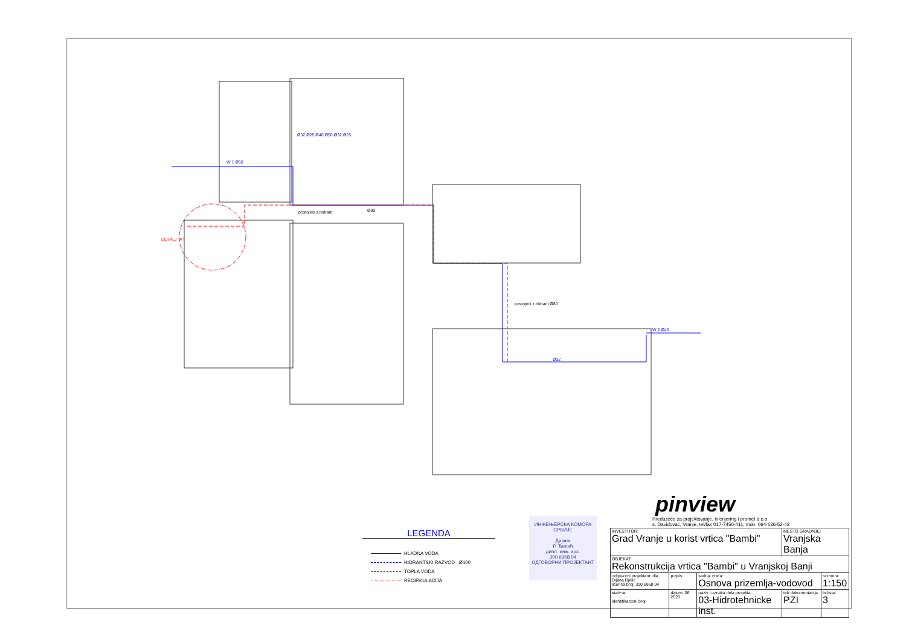W 1 Ø50
postojeci z.hidrant Ø80
postojeci z.hidrant Ø80
W 2 Ø40
DETALJ "A"
Ø32 Ø25 Ø40 Ø50 Ø32 Ø25
Ø32
LEGENDA
HLADNA VODA
HIDRANTSKI RAZVOD Ø100
TOPLA VODA
RECIRKULACIJA
ИНЖЕЊЕРСКА КОМОРА СРБИЈЕ
Дијана
Р. Ђелић
дипл. инж. арх.
300 6968 04
ОДГОВОРНИ ПРОЈЕКТАНТ
pinview
Preduzeće za projektovanje, in'enjering i promet d.o.o.
s. Davidovac, Vranje, tel/fax 017-7450-411, mob. 064-136-52-42
| INVESTITOR: Grad Vranje u korist vrtica "Bambi" | | | MESTO GRADNJE: Vranjska Banja | |
| OBJEKAT: Rekonstrukcija vrtica "Bambi" u Vranjskoj Banji | | | | |
| odgovorni projektant: dia Dijana Djelic licenca broj: 300 6968 04 | potpis: | sadr'aj crte'a: Osnova prizemlja-vodovod | | razmera: 1:150 |
| stati~ar identifikacioni broj: | datum: 06. 2020 | naziv i oznaka dela projekta: 03-Hidrotehnicke inst. | teh.dokumentacija: PZI | br.lista: 3 |